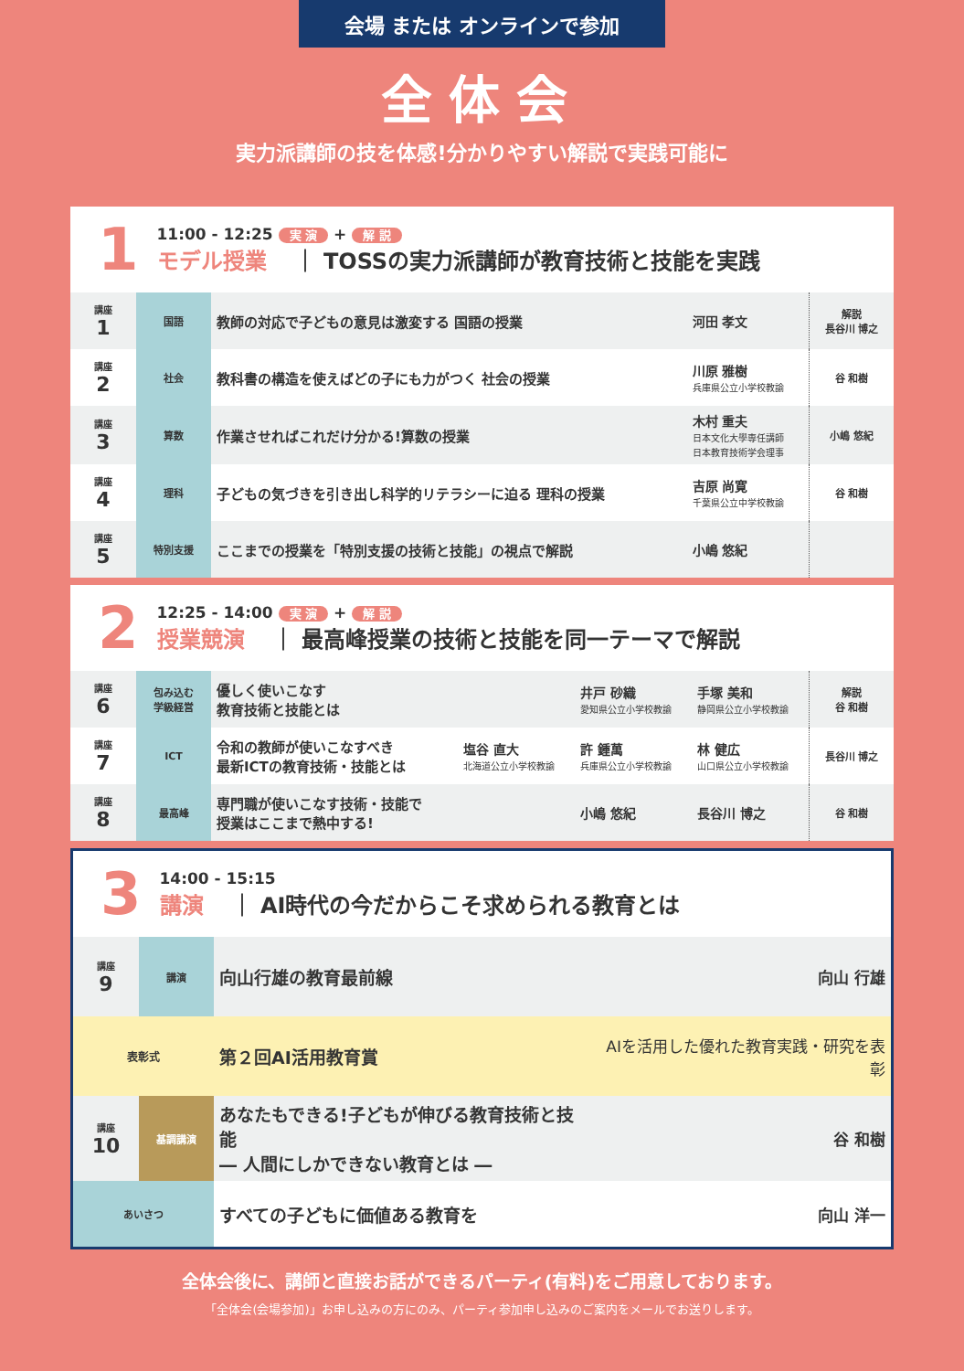会場 または オンラインで参加
全体会
実力派講師の技を体感!分かりやすい解説で実践可能に
1
11:00 - 12:25 実 演 + 解 説
モデル授業 ｜ TOSSの実力派講師が教育技術と技能を実践
| 講座 1 | 国語 | 教師の対応で子どもの意見は激変する 国語の授業 | 河田 孝文 | 解説 長谷川 博之 |
| 講座 2 | 社会 | 教科書の構造を使えばどの子にも力がつく 社会の授業 | 川原 雅樹 兵庫県公立小学校教諭 | 谷 和樹 |
| 講座 3 | 算数 | 作業させればこれだけ分かる!算数の授業 | 木村 重夫 日本文化大學専任講師 日本教育技術学会理事 | 小嶋 悠紀 |
| 講座 4 | 理科 | 子どもの気づきを引き出し科学的リテラシーに迫る 理科の授業 | 吉原 尚寛 千葉県公立中学校教諭 | 谷 和樹 |
| 講座 5 | 特別支援 | ここまでの授業を「特別支援の技術と技能」の視点で解説 | 小嶋 悠紀 | |
2
12:25 - 14:00 実 演 + 解 説
授業競演 ｜ 最高峰授業の技術と技能を同一テーマで解説
| 講座 6 | 包み込む 学級経営 | 優しく使いこなす 教育技術と技能とは | | 井戸 砂織 愛知県公立小学校教諭 | 手塚 美和 静岡県公立小学校教諭 | 解説 谷 和樹 |
| 講座 7 | ICT | 令和の教師が使いこなすべき 最新ICTの教育技術・技能とは | 塩谷 直大 北海道公立小学校教諭 | 許 鍾萬 兵庫県公立小学校教諭 | 林 健広 山口県公立小学校教諭 | 長谷川 博之 |
| 講座 8 | 最高峰 | 専門職が使いこなす技術・技能で 授業はここまで熱中する! | | 小嶋 悠紀 | 長谷川 博之 | 谷 和樹 |
3
14:00 - 15:15
講演 ｜ AI時代の今だからこそ求められる教育とは
| 講座 9 | 講演 | 向山行雄の教育最前線 | 向山 行雄 |
| 表彰式 | | 第２回AI活用教育賞 | AIを活用した優れた教育実践・研究を表彰 |
| 講座 10 | 基調講演 | あなたもできる!子どもが伸びる教育技術と技能 ― 人間にしかできない教育とは ― | 谷 和樹 |
| あいさつ | | すべての子どもに価値ある教育を | 向山 洋一 |
全体会後に、講師と直接お話ができるパーティ(有料)をご用意しております。
「全体会(会場参加)」お申し込みの方にのみ、パーティ参加申し込みのご案内をメールでお送りします。